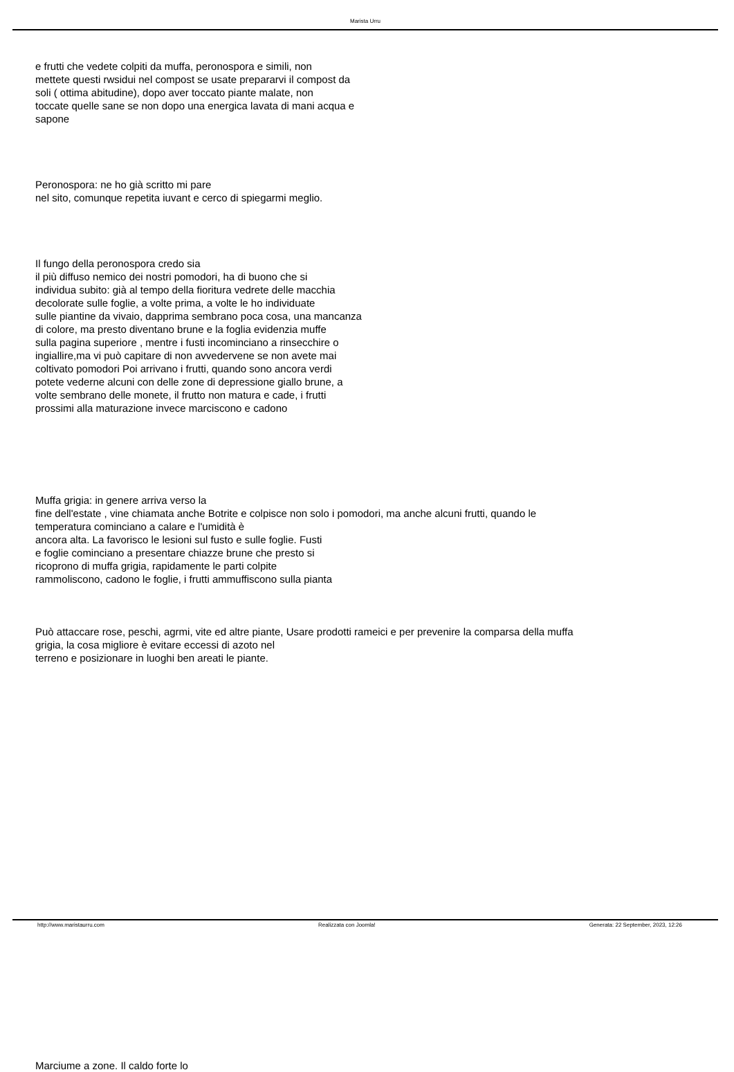Marista Urru
e frutti che vedete colpiti da muffa, peronospora e simili, non
mettete questi rwsidui nel compost se usate prepararvi il compost da
soli ( ottima abitudine), dopo aver toccato piante malate, non
toccate quelle sane se non dopo una energica lavata di mani acqua e
sapone
Peronospora: ne ho già scritto mi pare
nel sito, comunque repetita iuvant e cerco di spiegarmi meglio.
Il fungo della peronospora credo sia
il più diffuso nemico dei nostri pomodori, ha di buono che si
individua subito: già al tempo della fioritura vedrete delle macchia
decolorate sulle foglie, a volte prima, a volte le ho individuate
sulle piantine da vivaio, dapprima sembrano poca cosa, una mancanza
di colore, ma presto diventano brune e la foglia evidenzia muffe
sulla pagina superiore , mentre i fusti incominciano a rinsecchire o
ingiallire,ma vi può capitare di non avvedervene se non avete mai
coltivato pomodori Poi arrivano i frutti, quando sono ancora verdi
potete vederne alcuni con delle zone di depressione giallo brune, a
volte sembrano delle monete, il frutto non matura e cade, i frutti
prossimi alla maturazione invece marciscono e cadono
Muffa grigia: in genere arriva verso la
fine dell'estate , vine chiamata anche Botrite e colpisce non solo i pomodori, ma anche alcuni frutti, quando le
temperatura cominciano a calare e l'umidità è
ancora alta. La favorisco le lesioni sul fusto e sulle foglie. Fusti
e foglie cominciano a presentare chiazze brune che presto si
ricoprono di muffa grigia, rapidamente le parti colpite
rammoliscono, cadono le foglie, i frutti ammuffiscono sulla pianta
Può attaccare rose, peschi, agrmi, vite ed altre piante, Usare prodotti rameici e per prevenire la comparsa della muffa
grigia, la cosa migliore è evitare eccessi di azoto nel
terreno e posizionare in luoghi ben areati le piante.
Marciume a zone. Il caldo forte lo
http://www.maristaurru.com Realizzata con Joomla! Generata: 22 September, 2023, 12:26